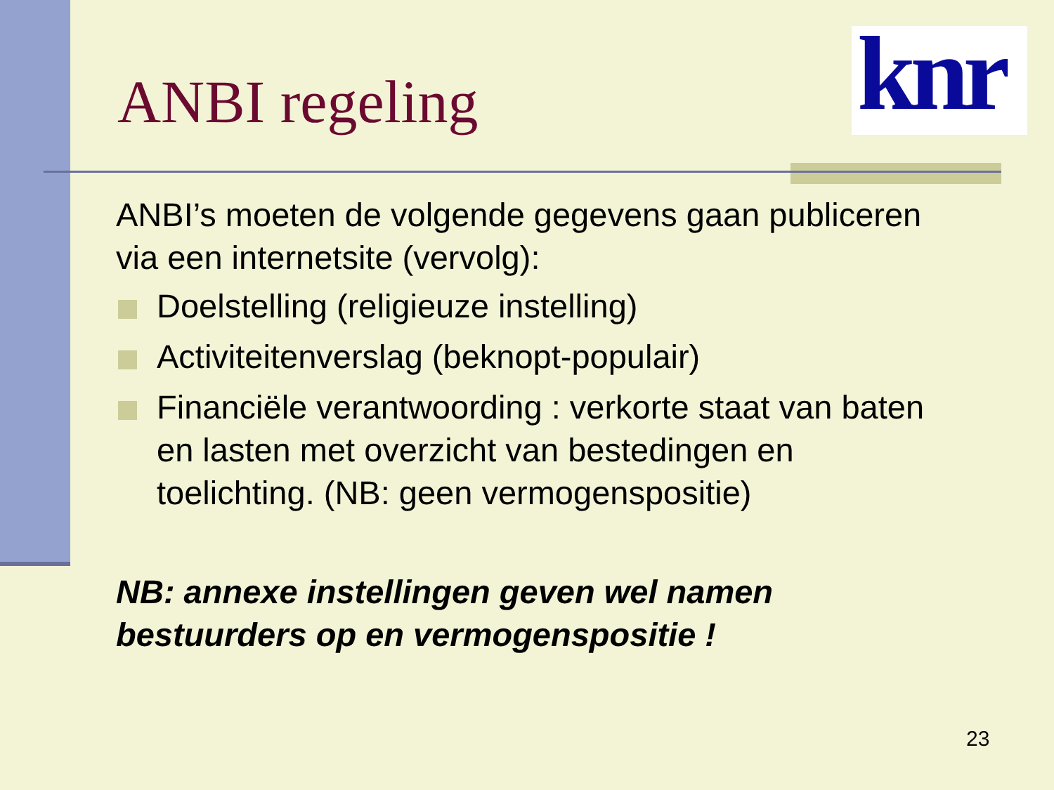knr
ANBI regeling
ANBI’s moeten de volgende gegevens gaan publiceren via een internetsite (vervolg):
Doelstelling (religieuze instelling)
Activiteitenverslag (beknopt-populair)
Financiële verantwoording : verkorte staat van baten en lasten met overzicht van bestedingen en toelichting. (NB: geen vermogenspositie)
NB: annexe instellingen geven wel namen bestuurders op en vermogenspositie !
23